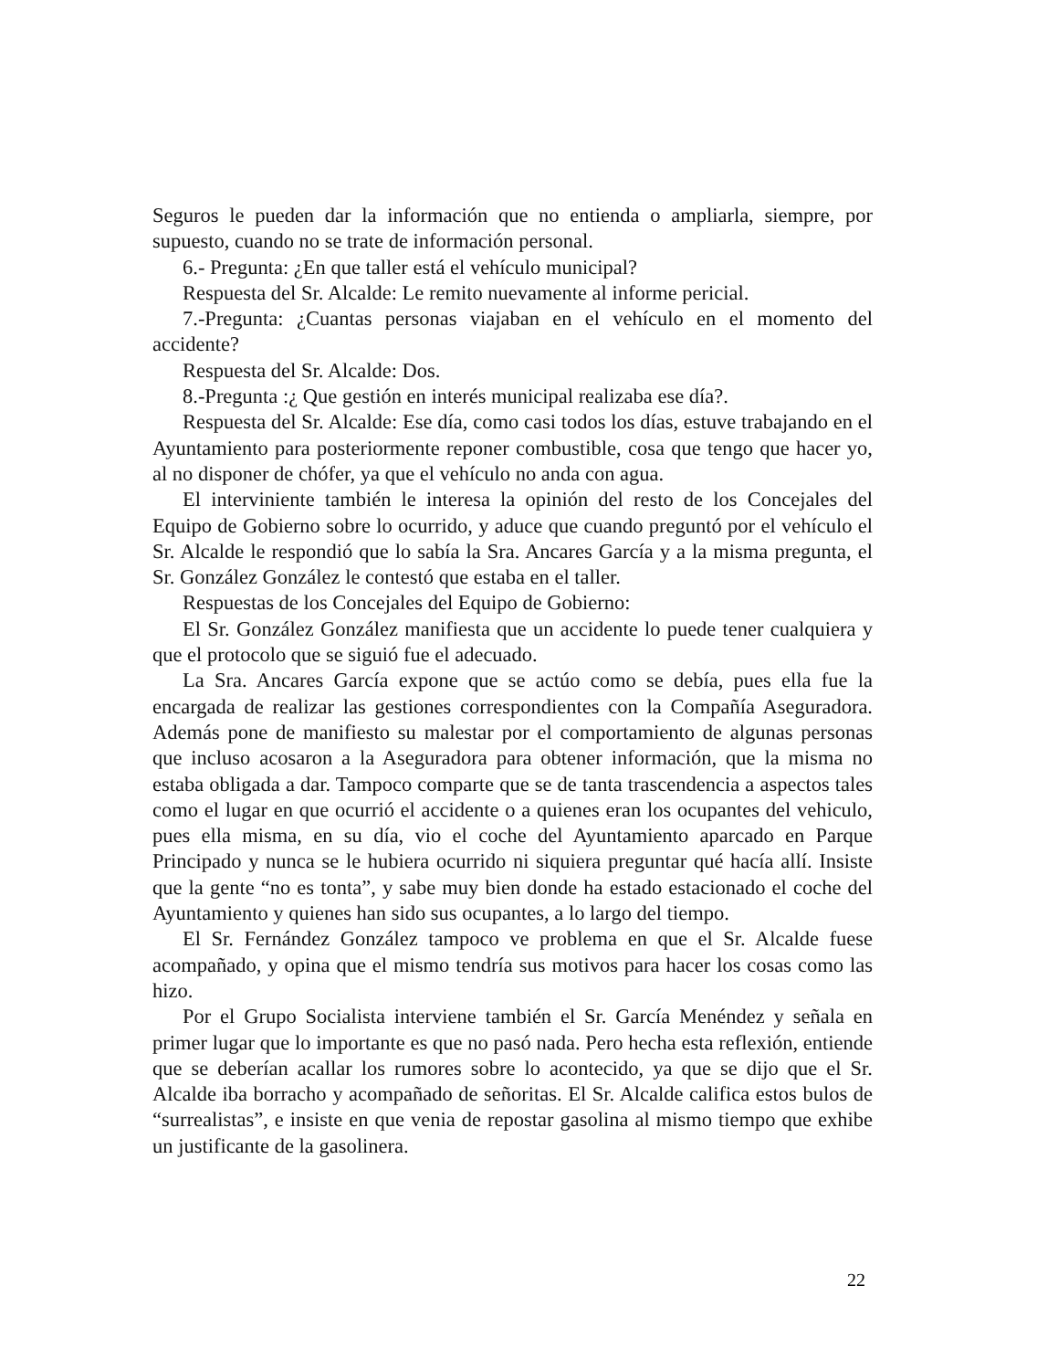Seguros le pueden dar la información que no entienda o ampliarla, siempre, por supuesto, cuando no se trate de información personal.
6.- Pregunta: ¿En que taller está el vehículo municipal?
Respuesta del Sr. Alcalde: Le remito nuevamente al informe pericial.
7.-Pregunta: ¿Cuantas personas viajaban en el vehículo en el momento del accidente?
Respuesta del Sr. Alcalde: Dos.
8.-Pregunta :¿ Que gestión en interés municipal realizaba ese día?.
Respuesta del Sr. Alcalde: Ese día, como casi todos los días, estuve trabajando en el Ayuntamiento para posteriormente reponer combustible, cosa que tengo que hacer yo, al no disponer de chófer, ya que el vehículo no anda con agua.
El interviniente también le interesa la opinión del resto de los Concejales del Equipo de Gobierno sobre lo ocurrido, y aduce que cuando preguntó por el vehículo el Sr. Alcalde le respondió que lo sabía la Sra. Ancares García y a la misma pregunta, el Sr. González González le contestó que estaba en el taller.
Respuestas de los Concejales del Equipo de Gobierno:
El Sr. González González manifiesta que un accidente lo puede tener cualquiera y que el protocolo que se siguió fue el adecuado.
La Sra. Ancares García expone que se actúo como se debía, pues ella fue la encargada de realizar las gestiones correspondientes con la Compañía Aseguradora. Además pone de manifiesto su malestar por el comportamiento de algunas personas que incluso acosaron a la Aseguradora para obtener información, que la misma no estaba obligada a dar. Tampoco comparte que se de tanta trascendencia a aspectos tales como el lugar en que ocurrió el accidente o a quienes eran los ocupantes del vehiculo, pues ella misma, en su día, vio el coche del Ayuntamiento aparcado en Parque Principado y nunca se le hubiera ocurrido ni siquiera preguntar qué hacía allí. Insiste que la gente “no es tonta”, y sabe muy bien donde ha estado estacionado el coche del Ayuntamiento y quienes han sido sus ocupantes, a lo largo del tiempo.
El Sr. Fernández González tampoco ve problema en que el Sr. Alcalde fuese acompañado, y opina que el mismo tendría sus motivos para hacer los cosas como las hizo.
Por el Grupo Socialista interviene también el Sr. García Menéndez y señala en primer lugar que lo importante es que no pasó nada. Pero hecha esta reflexión, entiende que se deberían acallar los rumores sobre lo acontecido, ya que se dijo que el Sr. Alcalde iba borracho y acompañado de señoritas. El Sr. Alcalde califica estos bulos de “surrealistas”, e insiste en que venia de repostar gasolina al mismo tiempo que exhibe un justificante de la gasolinera.
22